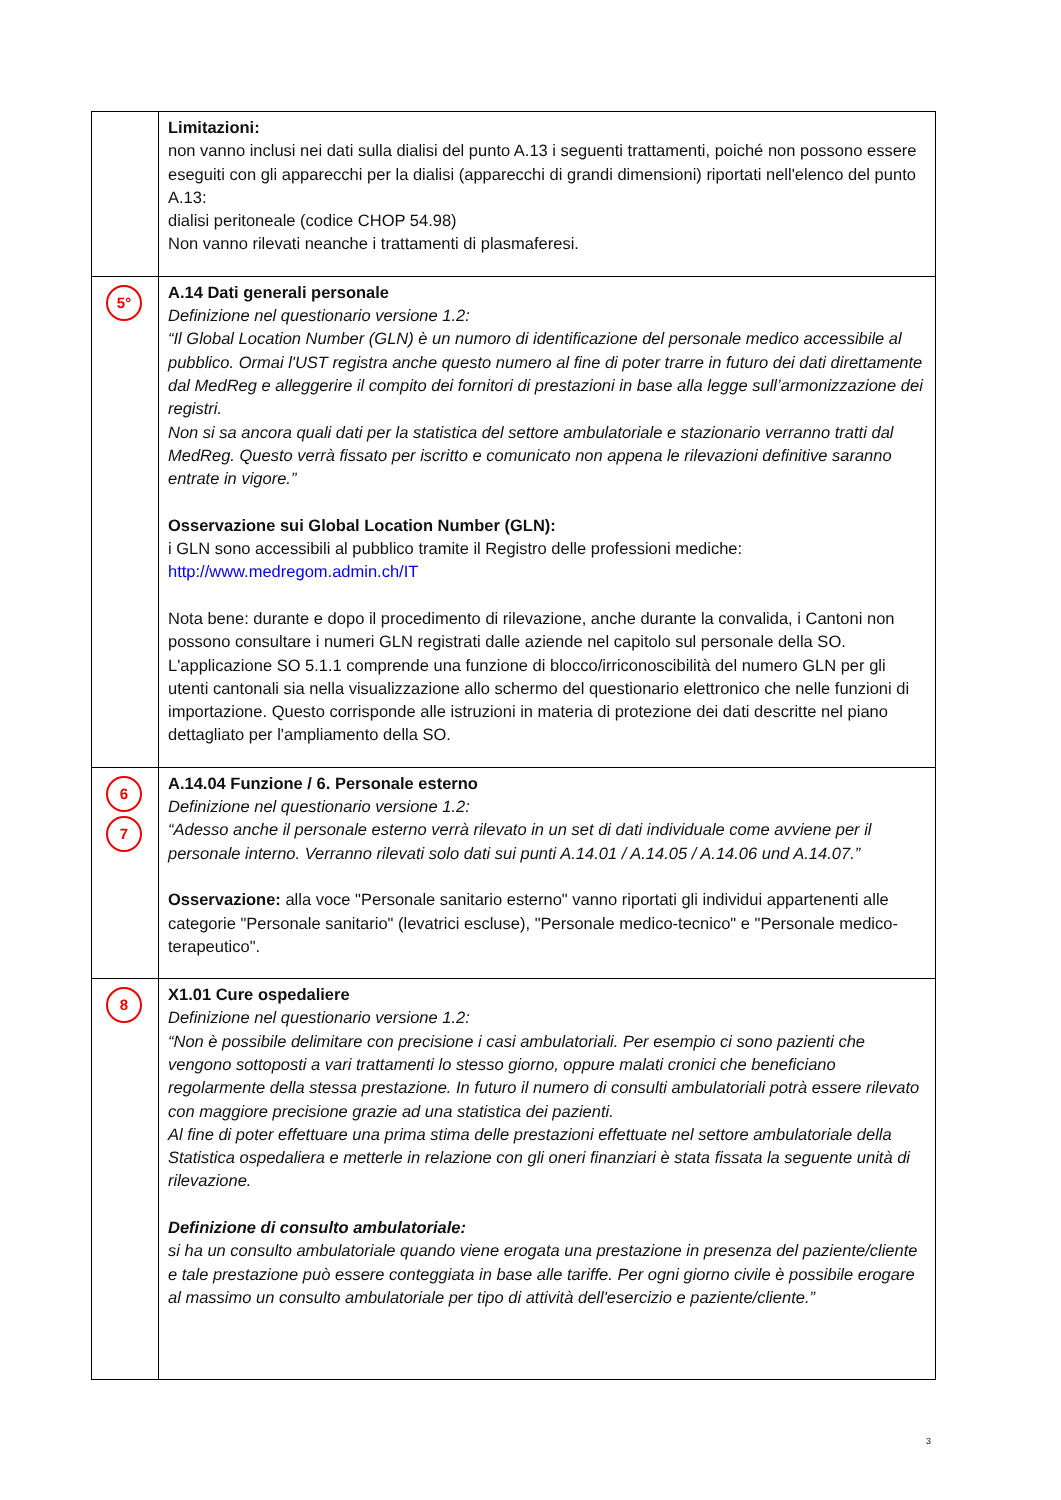| | Limitazioni: non vanno inclusi nei dati sulla dialisi del punto A.13 i seguenti trattamenti, poiché non possono essere eseguiti con gli apparecchi per la dialisi (apparecchi di grandi dimensioni) riportati nell'elenco del punto A.13: dialisi peritoneale (codice CHOP 54.98) Non vanno rilevati neanche i trattamenti di plasmaferesi. |
| 5° | A.14 Dati generali personale Definizione nel questionario versione 1.2: “Il Global Location Number (GLN) è un numoro di identificazione del personale medico accessibile al pubblico. Ormai l'UST registra anche questo numero al fine di poter trarre in futuro dei dati direttamente dal MedReg e alleggerire il compito dei fornitori di prestazioni in base alla legge sull’armonizzazione dei registri. Non si sa ancora quali dati per la statistica del settore ambulatoriale e stazionario verranno tratti dal MedReg. Questo verrà fissato per iscritto e comunicato non appena le rilevazioni definitive saranno entrate in vigore.” Osservazione sui Global Location Number (GLN): i GLN sono accessibili al pubblico tramite il Registro delle professioni mediche: http://www.medregom.admin.ch/IT Nota bene: durante e dopo il procedimento di rilevazione, anche durante la convalida, i Cantoni non possono consultare i numeri GLN registrati dalle aziende nel capitolo sul personale della SO. L'applicazione SO 5.1.1 comprende una funzione di blocco/irriconoscibilità del numero GLN per gli utenti cantonali sia nella visualizzazione allo schermo del questionario elettronico che nelle funzioni di importazione. Questo corrisponde alle istruzioni in materia di protezione dei dati descritte nel piano dettagliato per l'ampliamento della SO. |
| 6 7 | A.14.04 Funzione / 6. Personale esterno Definizione nel questionario versione 1.2: “Adesso anche il personale esterno verrà rilevato in un set di dati individuale come avviene per il personale interno. Verranno rilevati solo dati sui punti A.14.01 / A.14.05 / A.14.06 und A.14.07.” Osservazione: alla voce "Personale sanitario esterno" vanno riportati gli individui appartenenti alle categorie "Personale sanitario" (levatrici escluse), "Personale medico-tecnico" e "Personale medico-terapeutico". |
| 8 | X1.01 Cure ospedaliere Definizione nel questionario versione 1.2: “Non è possibile delimitare con precisione i casi ambulatoriali. Per esempio ci sono pazienti che vengono sottoposti a vari trattamenti lo stesso giorno, oppure malati cronici che beneficiano regolarmente della stessa prestazione. In futuro il numero di consulti ambulatoriali potrà essere rilevato con maggiore precisione grazie ad una statistica dei pazienti. Al fine di poter effettuare una prima stima delle prestazioni effettuate nel settore ambulatoriale della Statistica ospedaliera e metterle in relazione con gli oneri finanziari è stata fissata la seguente unità di rilevazione. Definizione di consulto ambulatoriale: si ha un consulto ambulatoriale quando viene erogata una prestazione in presenza del paziente/cliente e tale prestazione può essere conteggiata in base alle tariffe. Per ogni giorno civile è possibile erogare al massimo un consulto ambulatoriale per tipo di attività dell'esercizio e paziente/cliente.” |
3